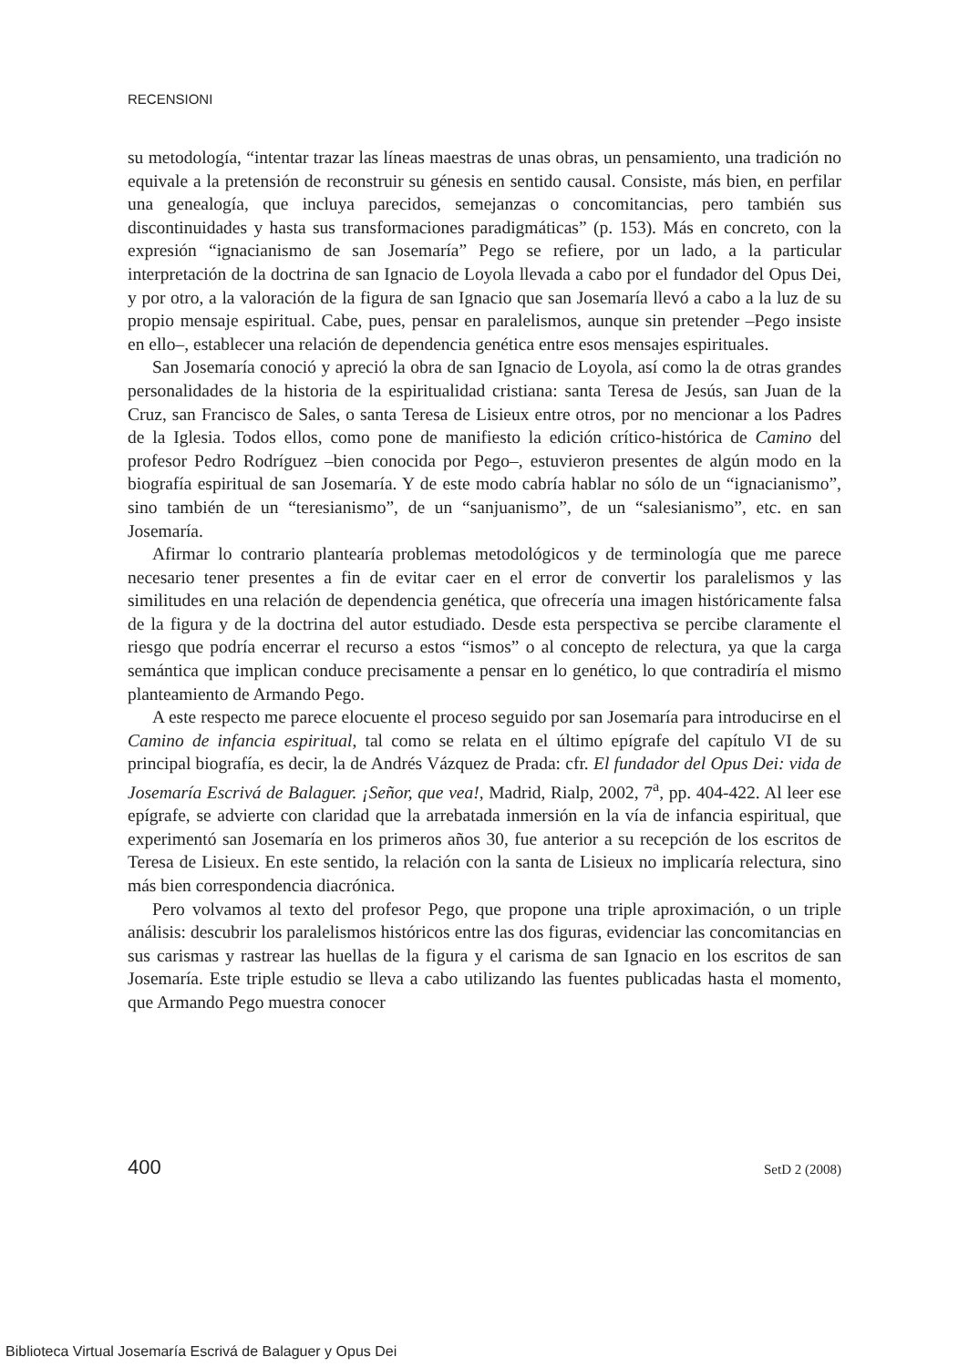RECENSIONI
su metodología, “intentar trazar las líneas maestras de unas obras, un pensamiento, una tradición no equivale a la pretensión de reconstruir su génesis en sentido causal. Consiste, más bien, en perfilar una genealogía, que incluya parecidos, semejanzas o concomitancias, pero también sus discontinuidades y hasta sus transformaciones paradigmáticas” (p. 153). Más en concreto, con la expresión “ignacianismo de san Josemaría” Pego se refiere, por un lado, a la particular interpretación de la doctrina de san Ignacio de Loyola llevada a cabo por el fundador del Opus Dei, y por otro, a la valoración de la figura de san Ignacio que san Josemaría llevó a cabo a la luz de su propio mensaje espiritual. Cabe, pues, pensar en paralelismos, aunque sin pretender –Pego insiste en ello–, establecer una relación de dependencia genética entre esos mensajes espirituales.
San Josemaría conoció y apreció la obra de san Ignacio de Loyola, así como la de otras grandes personalidades de la historia de la espiritualidad cristiana: santa Teresa de Jesús, san Juan de la Cruz, san Francisco de Sales, o santa Teresa de Lisieux entre otros, por no mencionar a los Padres de la Iglesia. Todos ellos, como pone de manifiesto la edición crítico-histórica de Camino del profesor Pedro Rodríguez –bien conocida por Pego–, estuvieron presentes de algún modo en la biografía espiritual de san Josemaría. Y de este modo cabría hablar no sólo de un “ignacianismo”, sino también de un “teresianismo”, de un “sanjuanismo”, de un “salesianismo”, etc. en san Josemaría.
Afirmar lo contrario plantearía problemas metodológicos y de terminología que me parece necesario tener presentes a fin de evitar caer en el error de convertir los paralelismos y las similitudes en una relación de dependencia genética, que ofrecería una imagen históricamente falsa de la figura y de la doctrina del autor estudiado. Desde esta perspectiva se percibe claramente el riesgo que podría encerrar el recurso a estos “ismos” o al concepto de relectura, ya que la carga semántica que implican conduce precisamente a pensar en lo genético, lo que contradiría el mismo planteamiento de Armando Pego.
A este respecto me parece elocuente el proceso seguido por san Josemaría para introducirse en el Camino de infancia espiritual, tal como se relata en el último epígrafe del capítulo VI de su principal biografía, es decir, la de Andrés Vázquez de Prada: cfr. El fundador del Opus Dei: vida de Josemaría Escrivá de Balaguer. ¡Señor, que vea!, Madrid, Rialp, 2002, 7<sup>a</sup>, pp. 404-422. Al leer ese epígrafe, se advierte con claridad que la arrebatada inmersión en la vía de infancia espiritual, que experimentó san Josemaría en los primeros años 30, fue anterior a su recepción de los escritos de Teresa de Lisieux. En este sentido, la relación con la santa de Lisieux no implicaría relectura, sino más bien correspondencia diacrónica.
Pero volvamos al texto del profesor Pego, que propone una triple aproximación, o un triple análisis: descubrir los paralelismos históricos entre las dos figuras, evidenciar las concomitancias en sus carismas y rastrear las huellas de la figura y el carisma de san Ignacio en los escritos de san Josemaría. Este triple estudio se lleva a cabo utilizando las fuentes publicadas hasta el momento, que Armando Pego muestra conocer
400 SetD 2 (2008)
Biblioteca Virtual Josemaría Escrivá de Balaguer y Opus Dei